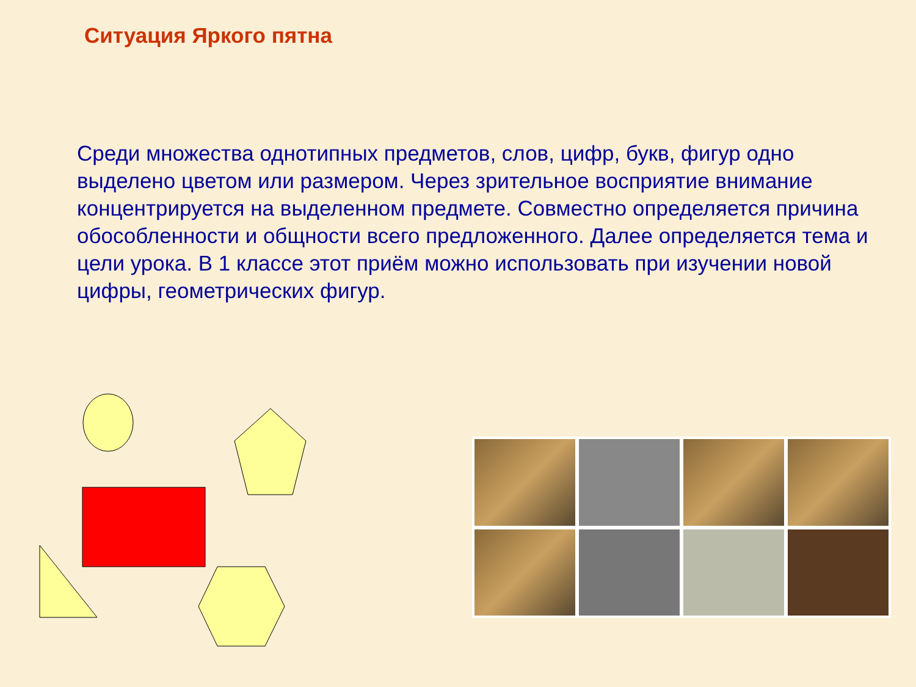Ситуация Яркого пятна
Среди множества однотипных предметов, слов, цифр, букв, фигур одно выделено цветом или размером. Через зрительное восприятие внимание концентрируется на выделенном предмете. Совместно определяется причина обособленности и общности всего предложенного. Далее определяется тема и цели урока. В 1 классе этот приём можно использовать при изучении новой цифры, геометрических фигур.